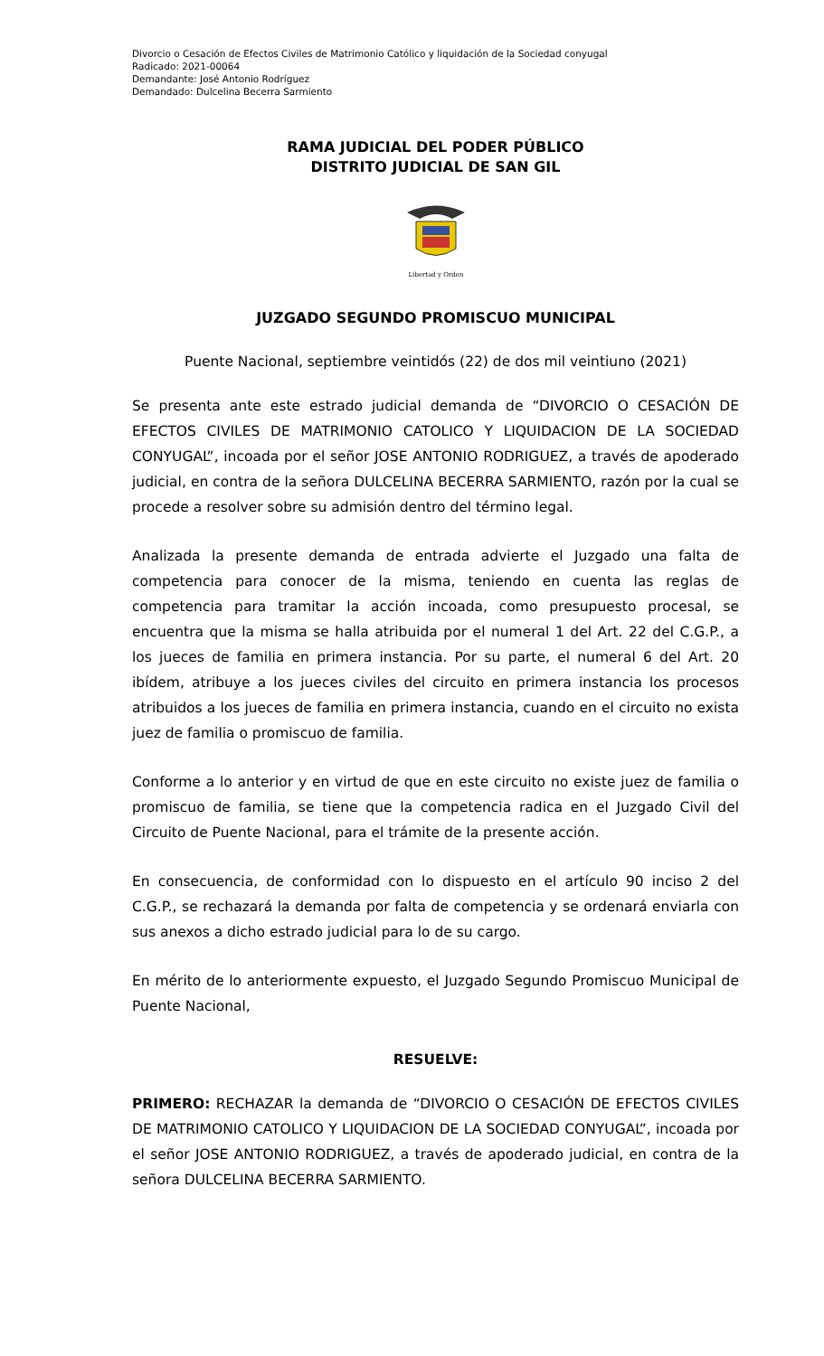Divorcio o Cesación de Efectos Civiles de Matrimonio Católico y liquidación de la Sociedad conyugal
Radicado: 2021-00064
Demandante: José Antonio Rodríguez
Demandado: Dulcelina Becerra Sarmiento
RAMA JUDICIAL DEL PODER PÚBLICO
DISTRITO JUDICIAL DE SAN GIL
Libertad y Orden
JUZGADO SEGUNDO PROMISCUO MUNICIPAL
Puente Nacional, septiembre veintidós (22) de dos mil veintiuno (2021)
Se presenta ante este estrado judicial demanda de “DIVORCIO O CESACIÓN DE EFECTOS CIVILES DE MATRIMONIO CATOLICO Y LIQUIDACION DE LA SOCIEDAD CONYUGAL”, incoada por el señor JOSE ANTONIO RODRIGUEZ, a través de apoderado judicial, en contra de la señora DULCELINA BECERRA SARMIENTO, razón por la cual se procede a resolver sobre su admisión dentro del término legal.
Analizada la presente demanda de entrada advierte el Juzgado una falta de competencia para conocer de la misma, teniendo en cuenta las reglas de competencia para tramitar la acción incoada, como presupuesto procesal, se encuentra que la misma se halla atribuida por el numeral 1 del Art. 22 del C.G.P., a los jueces de familia en primera instancia. Por su parte, el numeral 6 del Art. 20 ibídem, atribuye a los jueces civiles del circuito en primera instancia los procesos atribuidos a los jueces de familia en primera instancia, cuando en el circuito no exista juez de familia o promiscuo de familia.
Conforme a lo anterior y en virtud de que en este circuito no existe juez de familia o promiscuo de familia, se tiene que la competencia radica en el Juzgado Civil del Circuito de Puente Nacional, para el trámite de la presente acción.
En consecuencia, de conformidad con lo dispuesto en el artículo 90 inciso 2 del C.G.P., se rechazará la demanda por falta de competencia y se ordenará enviarla con sus anexos a dicho estrado judicial para lo de su cargo.
En mérito de lo anteriormente expuesto, el Juzgado Segundo Promiscuo Municipal de Puente Nacional,
RESUELVE:
PRIMERO: RECHAZAR la demanda de “DIVORCIO O CESACIÓN DE EFECTOS CIVILES DE MATRIMONIO CATOLICO Y LIQUIDACION DE LA SOCIEDAD CONYUGAL”, incoada por el señor JOSE ANTONIO RODRIGUEZ, a través de apoderado judicial, en contra de la señora DULCELINA BECERRA SARMIENTO.